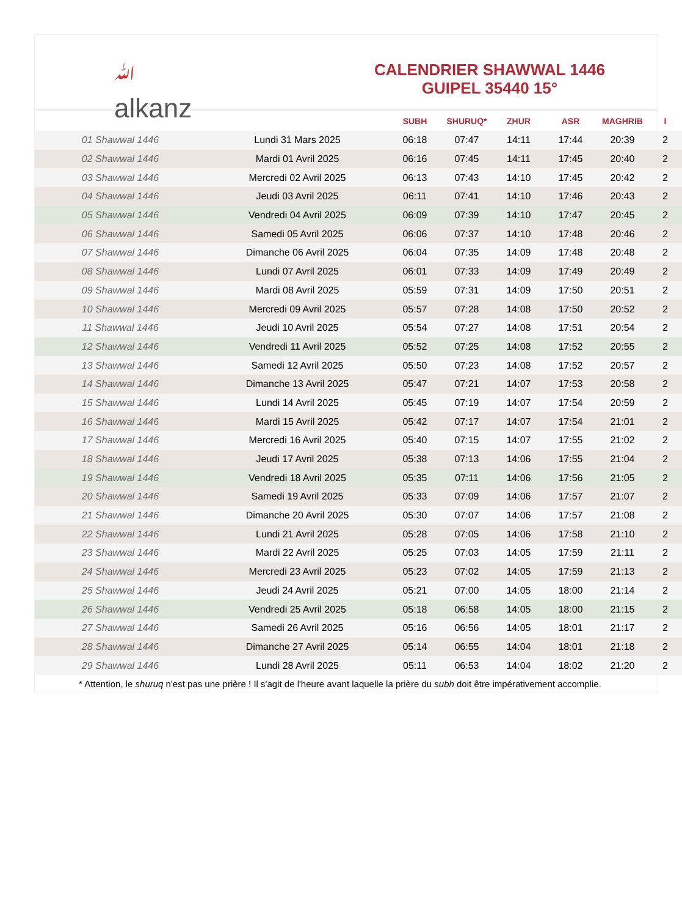ﷲalkanz
CALENDRIER SHAWWAL 1446
GUIPEL 35440 15°
| | | SUBH | SHURUQ* | ZHUR | ASR | MAGHRIB | I |
| --- | --- | --- | --- | --- | --- | --- | --- |
| 01 Shawwal 1446 | Lundi 31 Mars 2025 | 06:18 | 07:47 | 14:11 | 17:44 | 20:39 | 2 |
| 02 Shawwal 1446 | Mardi 01 Avril 2025 | 06:16 | 07:45 | 14:11 | 17:45 | 20:40 | 2 |
| 03 Shawwal 1446 | Mercredi 02 Avril 2025 | 06:13 | 07:43 | 14:10 | 17:45 | 20:42 | 2 |
| 04 Shawwal 1446 | Jeudi 03 Avril 2025 | 06:11 | 07:41 | 14:10 | 17:46 | 20:43 | 2 |
| 05 Shawwal 1446 | Vendredi 04 Avril 2025 | 06:09 | 07:39 | 14:10 | 17:47 | 20:45 | 2 |
| 06 Shawwal 1446 | Samedi 05 Avril 2025 | 06:06 | 07:37 | 14:10 | 17:48 | 20:46 | 2 |
| 07 Shawwal 1446 | Dimanche 06 Avril 2025 | 06:04 | 07:35 | 14:09 | 17:48 | 20:48 | 2 |
| 08 Shawwal 1446 | Lundi 07 Avril 2025 | 06:01 | 07:33 | 14:09 | 17:49 | 20:49 | 2 |
| 09 Shawwal 1446 | Mardi 08 Avril 2025 | 05:59 | 07:31 | 14:09 | 17:50 | 20:51 | 2 |
| 10 Shawwal 1446 | Mercredi 09 Avril 2025 | 05:57 | 07:28 | 14:08 | 17:50 | 20:52 | 2 |
| 11 Shawwal 1446 | Jeudi 10 Avril 2025 | 05:54 | 07:27 | 14:08 | 17:51 | 20:54 | 2 |
| 12 Shawwal 1446 | Vendredi 11 Avril 2025 | 05:52 | 07:25 | 14:08 | 17:52 | 20:55 | 2 |
| 13 Shawwal 1446 | Samedi 12 Avril 2025 | 05:50 | 07:23 | 14:08 | 17:52 | 20:57 | 2 |
| 14 Shawwal 1446 | Dimanche 13 Avril 2025 | 05:47 | 07:21 | 14:07 | 17:53 | 20:58 | 2 |
| 15 Shawwal 1446 | Lundi 14 Avril 2025 | 05:45 | 07:19 | 14:07 | 17:54 | 20:59 | 2 |
| 16 Shawwal 1446 | Mardi 15 Avril 2025 | 05:42 | 07:17 | 14:07 | 17:54 | 21:01 | 2 |
| 17 Shawwal 1446 | Mercredi 16 Avril 2025 | 05:40 | 07:15 | 14:07 | 17:55 | 21:02 | 2 |
| 18 Shawwal 1446 | Jeudi 17 Avril 2025 | 05:38 | 07:13 | 14:06 | 17:55 | 21:04 | 2 |
| 19 Shawwal 1446 | Vendredi 18 Avril 2025 | 05:35 | 07:11 | 14:06 | 17:56 | 21:05 | 2 |
| 20 Shawwal 1446 | Samedi 19 Avril 2025 | 05:33 | 07:09 | 14:06 | 17:57 | 21:07 | 2 |
| 21 Shawwal 1446 | Dimanche 20 Avril 2025 | 05:30 | 07:07 | 14:06 | 17:57 | 21:08 | 2 |
| 22 Shawwal 1446 | Lundi 21 Avril 2025 | 05:28 | 07:05 | 14:06 | 17:58 | 21:10 | 2 |
| 23 Shawwal 1446 | Mardi 22 Avril 2025 | 05:25 | 07:03 | 14:05 | 17:59 | 21:11 | 2 |
| 24 Shawwal 1446 | Mercredi 23 Avril 2025 | 05:23 | 07:02 | 14:05 | 17:59 | 21:13 | 2 |
| 25 Shawwal 1446 | Jeudi 24 Avril 2025 | 05:21 | 07:00 | 14:05 | 18:00 | 21:14 | 2 |
| 26 Shawwal 1446 | Vendredi 25 Avril 2025 | 05:18 | 06:58 | 14:05 | 18:00 | 21:15 | 2 |
| 27 Shawwal 1446 | Samedi 26 Avril 2025 | 05:16 | 06:56 | 14:05 | 18:01 | 21:17 | 2 |
| 28 Shawwal 1446 | Dimanche 27 Avril 2025 | 05:14 | 06:55 | 14:04 | 18:01 | 21:18 | 2 |
| 29 Shawwal 1446 | Lundi 28 Avril 2025 | 05:11 | 06:53 | 14:04 | 18:02 | 21:20 | 2 |
* Attention, le shuruq n'est pas une prière ! Il s'agit de l'heure avant laquelle la prière du subh doit être impérativement accomplie.